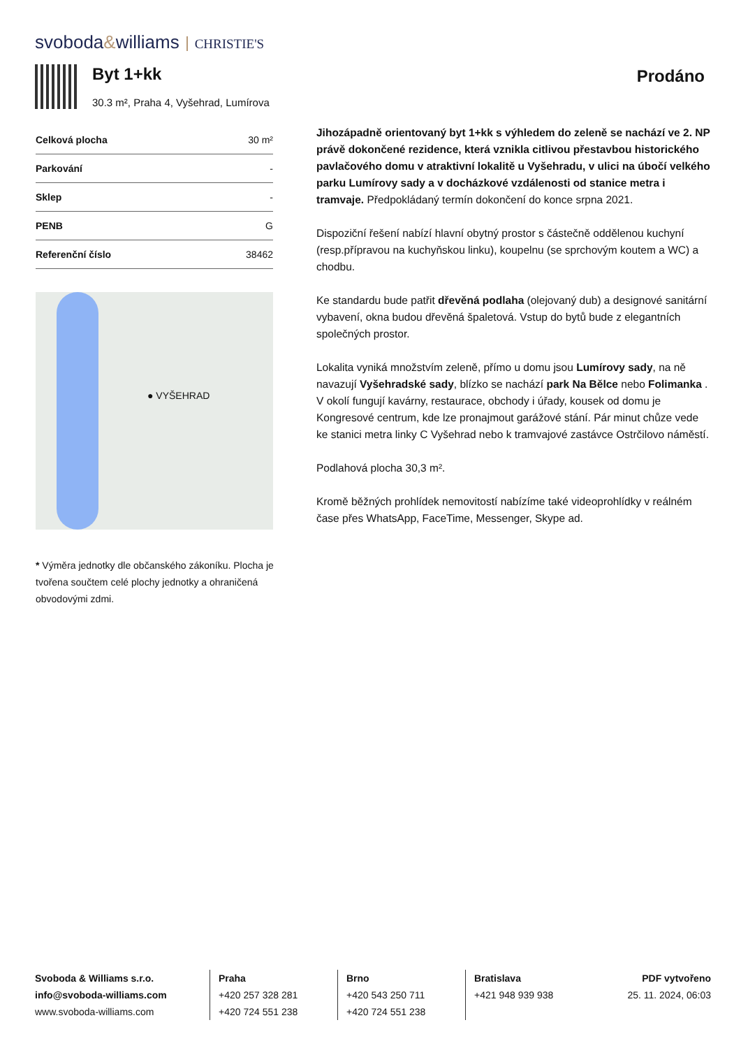svoboda&williams CHRISTIE'S
Byt 1+kk
30.3 m², Praha 4, Vyšehrad, Lumírova
Prodáno
| Celková plocha | 30 m² |
| Parkování | - |
| Sklep | - |
| PENB | G |
| Referenční číslo | 38462 |
● VYŠEHRAD
* Výměra jednotky dle občanského zákoníku. Plocha je tvořena součtem celé plochy jednotky a ohraničená obvodovými zdmi.
Jihozápadně orientovaný byt 1+kk s výhledem do zeleně se nachází ve 2. NP právě dokončené rezidence, která vznikla citlivou přestavbou historického pavlačového domu v atraktivní lokalitě u Vyšehradu, v ulici na úbočí velkého parku Lumírovy sady a v docházkové vzdálenosti od stanice metra i tramvaje. Předpokládaný termín dokončení do konce srpna 2021.
Dispoziční řešení nabízí hlavní obytný prostor s částečně oddělenou kuchyní (resp.přípravou na kuchyňskou linku), koupelnu (se sprchovým koutem a WC) a chodbu.
Ke standardu bude patřit dřevěná podlaha (olejovaný dub) a designové sanitární vybavení, okna budou dřevěná špaletová. Vstup do bytů bude z elegantních společných prostor.
Lokalita vyniká množstvím zeleně, přímo u domu jsou Lumírovy sady, na ně navazují Vyšehradské sady, blízko se nachází park Na Bělce nebo Folimanka . V okolí fungují kavárny, restaurace, obchody i úřady, kousek od domu je Kongresové centrum, kde lze pronajmout garážové stání. Pár minut chůze vede ke stanici metra linky C Vyšehrad nebo k tramvajové zastávce Ostrčilovo náměstí.
Podlahová plocha 30,3 m².
Kromě běžných prohlídek nemovitostí nabízíme také videoprohlídky v reálném čase přes WhatsApp, FaceTime, Messenger, Skype ad.
Svoboda & Williams s.r.o.
info@svoboda-williams.com
www.svoboda-williams.com
Praha
+420 257 328 281
+420 724 551 238
Brno
+420 543 250 711
+420 724 551 238
Bratislava
+421 948 939 938
PDF vytvořeno
25. 11. 2024, 06:03